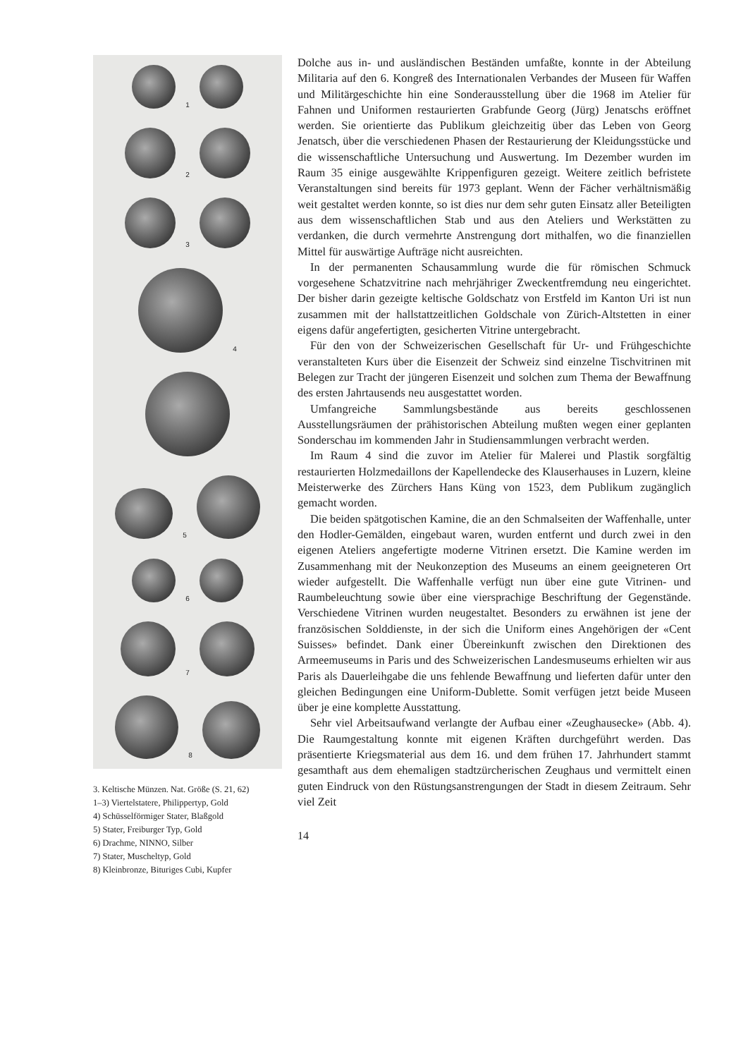1
2
3
4
5
6
7
8
3. Keltische Münzen. Nat. Größe (S. 21, 62)
1–3) Viertelstatere, Philippertyp, Gold
4) Schüsselförmiger Stater, Blaßgold
5) Stater, Freiburger Typ, Gold
6) Drachme, NINNO, Silber
7) Stater, Muscheltyp, Gold
8) Kleinbronze, Bituriges Cubi, Kupfer
Dolche aus in- und ausländischen Beständen umfaßte, konnte in der Abteilung Militaria auf den 6. Kongreß des Internationalen Verbandes der Museen für Waffen und Militärgeschichte hin eine Sonderausstellung über die 1968 im Atelier für Fahnen und Uniformen restaurierten Grabfunde Georg (Jürg) Jenatschs eröffnet werden. Sie orientierte das Publikum gleichzeitig über das Leben von Georg Jenatsch, über die verschiedenen Phasen der Restaurierung der Kleidungsstücke und die wissenschaftliche Untersuchung und Auswertung. Im Dezember wurden im Raum 35 einige ausgewählte Krippenfiguren gezeigt. Weitere zeitlich befristete Veranstaltungen sind bereits für 1973 geplant. Wenn der Fächer verhältnismäßig weit gestaltet werden konnte, so ist dies nur dem sehr guten Einsatz aller Beteiligten aus dem wissenschaftlichen Stab und aus den Ateliers und Werkstätten zu verdanken, die durch vermehrte Anstrengung dort mithalfen, wo die finanziellen Mittel für auswärtige Aufträge nicht ausreichten.
In der permanenten Schausammlung wurde die für römischen Schmuck vorgesehene Schatzvitrine nach mehrjähriger Zweckentfremdung neu eingerichtet. Der bisher darin gezeigte keltische Goldschatz von Erstfeld im Kanton Uri ist nun zusammen mit der hallstattzeitlichen Goldschale von Zürich-Altstetten in einer eigens dafür angefertigten, gesicherten Vitrine untergebracht.
Für den von der Schweizerischen Gesellschaft für Ur- und Frühgeschichte veranstalteten Kurs über die Eisenzeit der Schweiz sind einzelne Tischvitrinen mit Belegen zur Tracht der jüngeren Eisenzeit und solchen zum Thema der Bewaffnung des ersten Jahrtausends neu ausgestattet worden.
Umfangreiche Sammlungsbestände aus bereits geschlossenen Ausstellungsräumen der prähistorischen Abteilung mußten wegen einer geplanten Sonderschau im kommenden Jahr in Studiensammlungen verbracht werden.
Im Raum 4 sind die zuvor im Atelier für Malerei und Plastik sorgfältig restaurierten Holzmedaillons der Kapellendecke des Klauserhauses in Luzern, kleine Meisterwerke des Zürchers Hans Küng von 1523, dem Publikum zugänglich gemacht worden.
Die beiden spätgotischen Kamine, die an den Schmalseiten der Waffenhalle, unter den Hodler-Gemälden, eingebaut waren, wurden entfernt und durch zwei in den eigenen Ateliers angefertigte moderne Vitrinen ersetzt. Die Kamine werden im Zusammenhang mit der Neukonzeption des Museums an einem geeigneteren Ort wieder aufgestellt. Die Waffenhalle verfügt nun über eine gute Vitrinen- und Raumbeleuchtung sowie über eine viersprachige Beschriftung der Gegenstände. Verschiedene Vitrinen wurden neugestaltet. Besonders zu erwähnen ist jene der französischen Solddienste, in der sich die Uniform eines Angehörigen der «Cent Suisses» befindet. Dank einer Übereinkunft zwischen den Direktionen des Armeemuseums in Paris und des Schweizerischen Landesmuseums erhielten wir aus Paris als Dauerleihgabe die uns fehlende Bewaffnung und lieferten dafür unter den gleichen Bedingungen eine Uniform-Dublette. Somit verfügen jetzt beide Museen über je eine komplette Ausstattung.
Sehr viel Arbeitsaufwand verlangte der Aufbau einer «Zeughausecke» (Abb. 4). Die Raumgestaltung konnte mit eigenen Kräften durchgeführt werden. Das präsentierte Kriegsmaterial aus dem 16. und dem frühen 17. Jahrhundert stammt gesamthaft aus dem ehemaligen stadtzürcherischen Zeughaus und vermittelt einen guten Eindruck von den Rüstungsanstrengungen der Stadt in diesem Zeitraum. Sehr viel Zeit
14